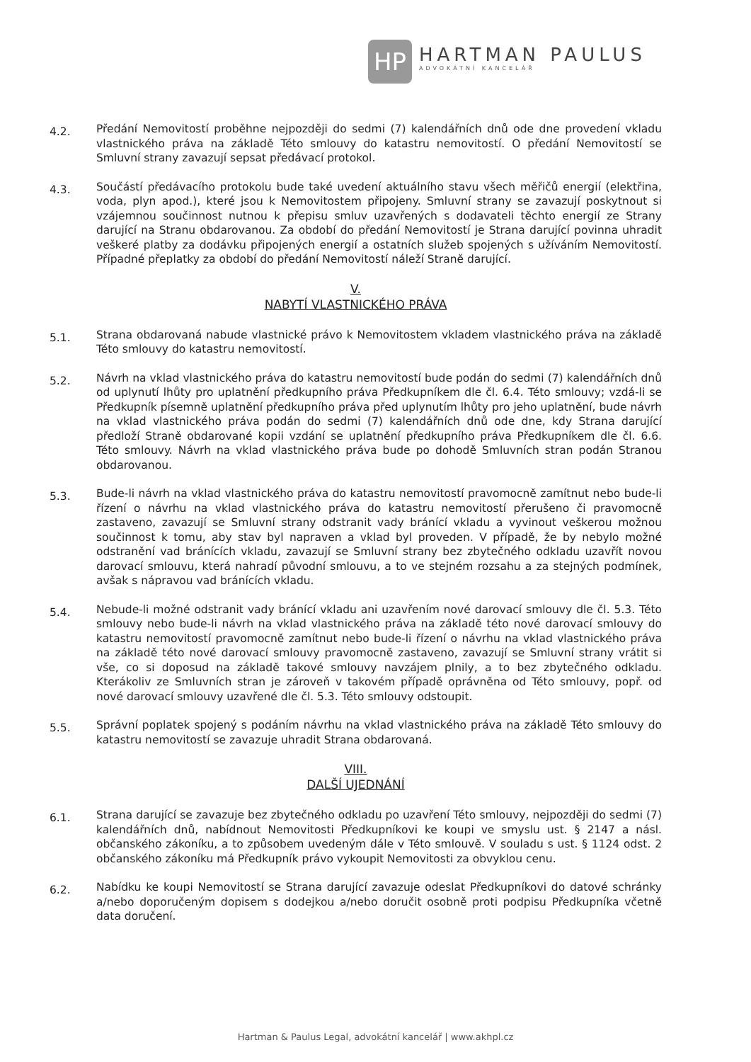HP
HARTMAN PAULUS
ADVOKÁTNÍ KANCELÁŘ
4.2.
Předání Nemovitostí proběhne nejpozději do sedmi (7) kalendářních dnů ode dne provedení vkladu vlastnického práva na základě Této smlouvy do katastru nemovitostí. O předání Nemovitostí se Smluvní strany zavazují sepsat předávací protokol.
4.3.
Součástí předávacího protokolu bude také uvedení aktuálního stavu všech měřičů energií (elektřina, voda, plyn apod.), které jsou k Nemovitostem připojeny. Smluvní strany se zavazují poskytnout si vzájemnou součinnost nutnou k přepisu smluv uzavřených s dodavateli těchto energií ze Strany darující na Stranu obdarovanou. Za období do předání Nemovitostí je Strana darující povinna uhradit veškeré platby za dodávku připojených energií a ostatních služeb spojených s užíváním Nemovitostí. Případné přeplatky za období do předání Nemovitostí náleží Straně darující.
V.
NABYTÍ VLASTNICKÉHO PRÁVA
5.1.
Strana obdarovaná nabude vlastnické právo k Nemovitostem vkladem vlastnického práva na základě Této smlouvy do katastru nemovitostí.
5.2.
Návrh na vklad vlastnického práva do katastru nemovitostí bude podán do sedmi (7) kalendářních dnů od uplynutí lhůty pro uplatnění předkupního práva Předkupníkem dle čl. 6.4. Této smlouvy; vzdá-li se Předkupník písemně uplatnění předkupního práva před uplynutím lhůty pro jeho uplatnění, bude návrh na vklad vlastnického práva podán do sedmi (7) kalendářních dnů ode dne, kdy Strana darující předloží Straně obdarované kopii vzdání se uplatnění předkupního práva Předkupníkem dle čl. 6.6. Této smlouvy. Návrh na vklad vlastnického práva bude po dohodě Smluvních stran podán Stranou obdarovanou.
5.3.
Bude-li návrh na vklad vlastnického práva do katastru nemovitostí pravomocně zamítnut nebo bude-li řízení o návrhu na vklad vlastnického práva do katastru nemovitostí přerušeno či pravomocně zastaveno, zavazují se Smluvní strany odstranit vady bránící vkladu a vyvinout veškerou možnou součinnost k tomu, aby stav byl napraven a vklad byl proveden. V případě, že by nebylo možné odstranění vad bránících vkladu, zavazují se Smluvní strany bez zbytečného odkladu uzavřít novou darovací smlouvu, která nahradí původní smlouvu, a to ve stejném rozsahu a za stejných podmínek, avšak s nápravou vad bránících vkladu.
5.4.
Nebude-li možné odstranit vady bránící vkladu ani uzavřením nové darovací smlouvy dle čl. 5.3. Této smlouvy nebo bude-li návrh na vklad vlastnického práva na základě této nové darovací smlouvy do katastru nemovitostí pravomocně zamítnut nebo bude-li řízení o návrhu na vklad vlastnického práva na základě této nové darovací smlouvy pravomocně zastaveno, zavazují se Smluvní strany vrátit si vše, co si doposud na základě takové smlouvy navzájem plnily, a to bez zbytečného odkladu. Kterákoliv ze Smluvních stran je zároveň v takovém případě oprávněna od Této smlouvy, popř. od nové darovací smlouvy uzavřené dle čl. 5.3. Této smlouvy odstoupit.
5.5.
Správní poplatek spojený s podáním návrhu na vklad vlastnického práva na základě Této smlouvy do katastru nemovitostí se zavazuje uhradit Strana obdarovaná.
VIII.
DALŠÍ UJEDNÁNÍ
6.1.
Strana darující se zavazuje bez zbytečného odkladu po uzavření Této smlouvy, nejpozději do sedmi (7) kalendářních dnů, nabídnout Nemovitosti Předkupníkovi ke koupi ve smyslu ust. § 2147 a násl. občanského zákoníku, a to způsobem uvedeným dále v Této smlouvě. V souladu s ust. § 1124 odst. 2 občanského zákoníku má Předkupník právo vykoupit Nemovitosti za obvyklou cenu.
6.2.
Nabídku ke koupi Nemovitostí se Strana darující zavazuje odeslat Předkupníkovi do datové schránky a/nebo doporučeným dopisem s dodejkou a/nebo doručit osobně proti podpisu Předkupníka včetně data doručení.
Hartman & Paulus Legal, advokátní kancelář | www.akhpl.cz